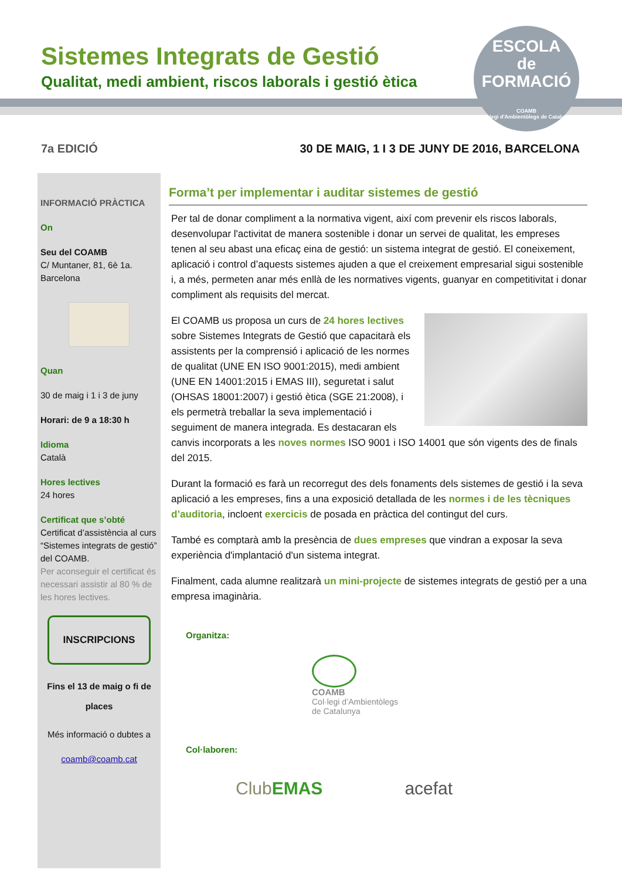ESCOLA
de
FORMACIÓ
COAMB
Col·legi d'Ambientòlegs de Catalunya
Sistemes Integrats de Gestió
Qualitat, medi ambient, riscos laborals i gestió ètica
7a EDICIÓ 30 DE MAIG, 1 I 3 DE JUNY DE 2016, BARCELONA
INFORMACIÓ PRÀCTICA
On
Seu del COAMB
C/ Muntaner, 81, 6è 1a.
Barcelona
Quan
30 de maig i 1 i 3 de juny
Horari: de 9 a 18:30 h
Idioma
Català
Hores lectives
24 hores
Certificat que s’obté
Certificat d’assistència al curs “Sistemes integrats de gestió” del COAMB.
Per aconseguir el certificat és necessari assistir al 80 % de les hores lectives.
INSCRIPCIONS
Fins el 13 de maig o fi de places
Més informació o dubtes a
coamb@coamb.cat
Forma’t per implementar i auditar sistemes de gestió
Per tal de donar compliment a la normativa vigent, així com prevenir els riscos laborals, desenvolupar l'activitat de manera sostenible i donar un servei de qualitat, les empreses tenen al seu abast una eficaç eina de gestió: un sistema integrat de gestió. El coneixement, aplicació i control d’aquests sistemes ajuden a que el creixement empresarial sigui sostenible i, a més, permeten anar més enllà de les normatives vigents, guanyar en competitivitat i donar compliment als requisits del mercat.
El COAMB us proposa un curs de 24 hores lectives sobre Sistemes Integrats de Gestió que capacitarà els assistents per la comprensió i aplicació de les normes de qualitat (UNE EN ISO 9001:2015), medi ambient (UNE EN 14001:2015 i EMAS III), seguretat i salut (OHSAS 18001:2007) i gestió ètica (SGE 21:2008), i els permetrà treballar la seva implementació i seguiment de manera integrada. Es destacaran els canvis incorporats a les noves normes ISO 9001 i ISO 14001 que són vigents des de finals del 2015.
Durant la formació es farà un recorregut des dels fonaments dels sistemes de gestió i la seva aplicació a les empreses, fins a una exposició detallada de les normes i de les tècniques d’auditoria, incloent exercicis de posada en pràctica del contingut del curs.
També es comptarà amb la presència de dues empreses que vindran a exposar la seva experiència d'implantació d'un sistema integrat.
Finalment, cada alumne realitzarà un mini-projecte de sistemes integrats de gestió per a una empresa imaginària.
Organitza:
COAMB
Col·legi d’Ambientòlegs
de Catalunya
Col·laboren:
ClubEMAS acefat